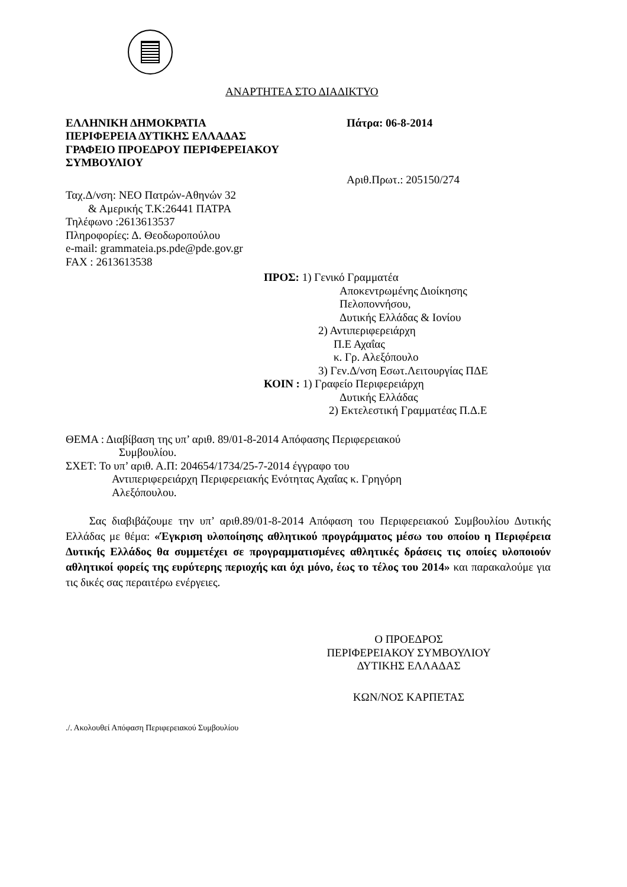ΑΝΑΡΤΗΤΕΑ ΣΤΟ ΔΙΑΔΙΚΤΥΟ
ΕΛΛΗΝΙΚΗ ΔΗΜΟΚΡΑΤΙΑ
ΠΕΡΙΦΕΡΕΙΑ ΔΥΤΙΚΗΣ ΕΛΛΑΔΑΣ
ΓΡΑΦΕΙΟ ΠΡΟΕΔΡΟΥ ΠΕΡΙΦΕΡΕΙΑΚΟΥ
ΣΥΜΒΟΥΛΙΟΥ
Πάτρα: 06-8-2014
Αριθ.Πρωτ.: 205150/274
Ταχ.Δ/νση: ΝΕΟ Πατρών-Αθηνών 32
& Αμερικής Τ.Κ:26441 ΠΑΤΡΑ
Τηλέφωνο :2613613537
Πληροφορίες: Δ. Θεοδωροπούλου
e-mail: grammateia.ps.pde@pde.gov.gr
FAX : 2613613538
ΠΡΟΣ: 1) Γενικό Γραμματέα
Αποκεντρωμένης Διοίκησης
Πελοποννήσου,
Δυτικής Ελλάδας & Ιονίου
2) Αντιπεριφερειάρχη
Π.Ε Αχαΐας
κ. Γρ. Αλεξόπουλο
3) Γεν.Δ/νση Εσωτ.Λειτουργίας ΠΔΕ
ΚΟΙΝ : 1) Γραφείο Περιφερειάρχη
Δυτικής Ελλάδας
2) Εκτελεστική Γραμματέας Π.Δ.Ε
ΘΕΜΑ : Διαβίβαση της υπ’ αριθ. 89/01-8-2014 Απόφασης Περιφερειακού
Συμβουλίου.
ΣΧΕΤ: Το υπ’ αριθ. Α.Π: 204654/1734/25-7-2014 έγγραφο του
Αντιπεριφερειάρχη Περιφερειακής Ενότητας Αχαΐας κ. Γρηγόρη
Αλεξόπουλου.
Σας διαβιβάζουμε την υπ’ αριθ.89/01-8-2014 Απόφαση του Περιφερειακού Συμβουλίου Δυτικής Ελλάδας με θέμα: «Έγκριση υλοποίησης αθλητικού προγράμματος μέσω του οποίου η Περιφέρεια Δυτικής Ελλάδος θα συμμετέχει σε προγραμματισμένες αθλητικές δράσεις τις οποίες υλοποιούν αθλητικοί φορείς της ευρύτερης περιοχής και όχι μόνο, έως το τέλος του 2014» και παρακαλούμε για τις δικές σας περαιτέρω ενέργειες.
Ο ΠΡΟΕΔΡΟΣ
ΠΕΡΙΦΕΡΕΙΑΚΟΥ ΣΥΜΒΟΥΛΙΟΥ
ΔΥΤΙΚΗΣ ΕΛΛΑΔΑΣ
ΚΩΝ/ΝΟΣ ΚΑΡΠΕΤΑΣ
./. Ακολουθεί Απόφαση Περιφερειακού Συμβουλίου